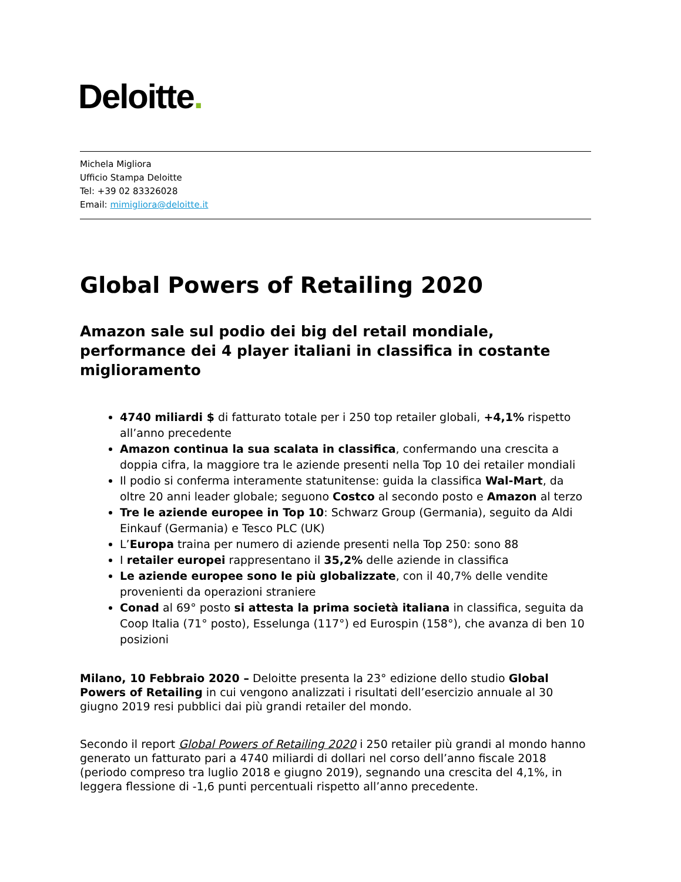Deloitte.
Michela Migliora
Ufficio Stampa Deloitte
Tel: +39 02 83326028
Email: mimigliora@deloitte.it
Global Powers of Retailing 2020
Amazon sale sul podio dei big del retail mondiale, performance dei 4 player italiani in classifica in costante miglioramento
4740 miliardi $ di fatturato totale per i 250 top retailer globali, +4,1% rispetto all’anno precedente
Amazon continua la sua scalata in classifica, confermando una crescita a doppia cifra, la maggiore tra le aziende presenti nella Top 10 dei retailer mondiali
Il podio si conferma interamente statunitense: guida la classifica Wal-Mart, da oltre 20 anni leader globale; seguono Costco al secondo posto e Amazon al terzo
Tre le aziende europee in Top 10: Schwarz Group (Germania), seguito da Aldi Einkauf (Germania) e Tesco PLC (UK)
L’Europa traina per numero di aziende presenti nella Top 250: sono 88
I retailer europei rappresentano il 35,2% delle aziende in classifica
Le aziende europee sono le più globalizzate, con il 40,7% delle vendite provenienti da operazioni straniere
Conad al 69° posto si attesta la prima società italiana in classifica, seguita da Coop Italia (71° posto), Esselunga (117°) ed Eurospin (158°), che avanza di ben 10 posizioni
Milano, 10 Febbraio 2020 – Deloitte presenta la 23° edizione dello studio Global Powers of Retailing in cui vengono analizzati i risultati dell’esercizio annuale al 30 giugno 2019 resi pubblici dai più grandi retailer del mondo.
Secondo il report Global Powers of Retailing 2020 i 250 retailer più grandi al mondo hanno generato un fatturato pari a 4740 miliardi di dollari nel corso dell’anno fiscale 2018 (periodo compreso tra luglio 2018 e giugno 2019), segnando una crescita del 4,1%, in leggera flessione di -1,6 punti percentuali rispetto all’anno precedente.